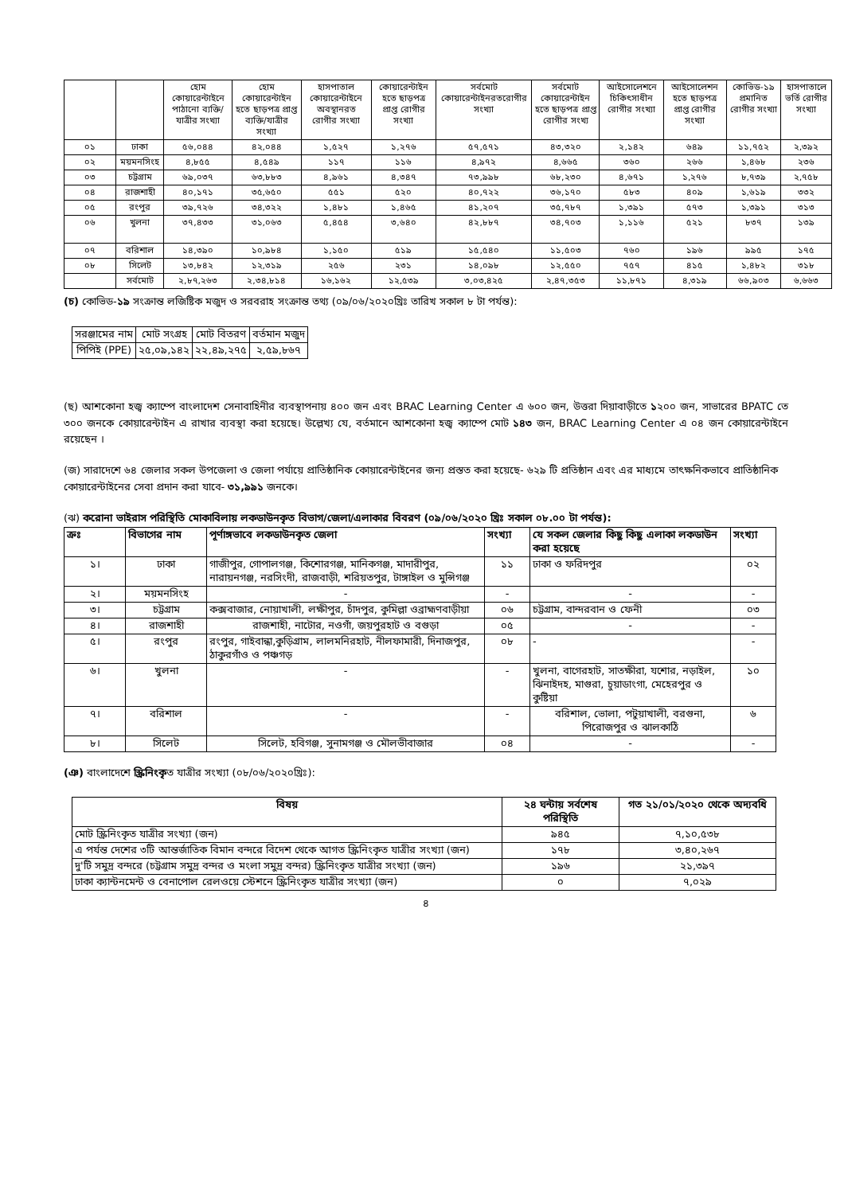| | | হোম কোয়ারেন্টাইনে পাঠানো ব্যক্তি/যাত্রীর সংখ্যা | হোম কোয়ারেন্টাইন হতে ছাড়পত্র প্রাপ্ত ব্যক্তি/যাত্রীর সংখ্যা | হাসপাতাল কোয়ারেন্টাইনে অবস্থানরত রোগীর সংখ্যা | কোয়ারেন্টাইন হতে ছাড়পত্র প্রাপ্ত রোগীর সংখ্যা | সর্বমোট কোয়ারেন্টাইনরতরোগীর সংখ্যা | সর্বমোট কোয়ারেন্টাইন হতে ছাড়পত্র প্রাপ্ত রোগীর সংখ্য | আইসোলেশনে চিকিৎসাধীন রোগীর সংখ্যা | আইসোলেশন হতে ছাড়পত্র প্রাপ্ত রোগীর সংখ্যা | কোভিড-১৯ প্রমানিত রোগীর সংখ্যা | হাসপাতালে ভর্তি রোগীর সংখ্যা |
| ০১ | ঢাকা | ৫৬,০৪৪ | ৪২,০৪৪ | ১,৫২৭ | ১,২৭৬ | ৫৭,৫৭১ | ৪৩,৩২০ | ২,১৪২ | ৬৪৯ | ১১,৭৫২ | ২,৩৯২ |
| ০২ | ময়মনসিংহ | ৪,৮৫৫ | ৪,৫৪৯ | ১১৭ | ১১৬ | ৪,৯৭২ | ৪,৬৬৫ | ৩৬০ | ২৬৬ | ১,৪৬৮ | ২৩৬ |
| ০৩ | চট্টগ্রাম | ৬৯,০৩৭ | ৬৩,৮৮৩ | ৪,৯৬১ | ৪,৩৪৭ | ৭৩,৯৯৮ | ৬৮,২৩০ | ৪,৬৭১ | ১,২৭৬ | ৮,৭৩৯ | ২,৭৫৮ |
| ০৪ | রাজশাহী | ৪০,১৭১ | ৩৫,৬৫০ | ৫৫১ | ৫২০ | ৪০,৭২২ | ৩৬,১৭০ | ৫৮৩ | ৪০৯ | ১,৬১৯ | ৩৩২ |
| ০৫ | রংপুর | ৩৯,৭২৬ | ৩৪,৩২২ | ১,৪৮১ | ১,৪৬৫ | ৪১,২০৭ | ৩৫,৭৮৭ | ১,৩৯১ | ৫৭৩ | ১,৩৯১ | ৩১৩ |
| ০৬ | খুলনা | ৩৭,৪৩৩ | ৩১,০৬৩ | ৫,৪৫৪ | ৩,৬৪০ | ৪২,৮৮৭ | ৩৪,৭০৩ | ১,১১৬ | ৫২১ | ৮৩৭ | ১৩৯ |
| ০৭ | বরিশাল | ১৪,৩৯০ | ১০,৯৮৪ | ১,১৫০ | ৫১৯ | ১৫,৫৪০ | ১১,৫০৩ | ৭৬০ | ১৯৬ | ৯৯৫ | ১৭৫ |
| ০৮ | সিলেট | ১৩,৮৪২ | ১২,৩১৯ | ২৫৬ | ২৩১ | ১৪,০৯৮ | ১২,৫৫০ | ৭৫৭ | ৪১৫ | ১,৪৮২ | ৩১৮ |
| | সর্বমোট | ২,৮৭,২৬৩ | ২,৩৪,৮১৪ | ১৬,১৬২ | ১২,৫৩৯ | ৩,০৩,৪২৫ | ২,৪৭,৩৫৩ | ১১,৮৭১ | ৪,৩১৯ | ৬৬,৯০৩ | ৬,৬৬৩ |
(চ) কোভিড-১৯ সংক্রান্ত লজিষ্টিক মজুদ ও সরবরাহ সংক্রান্ত তথ্য (০৯/০৬/২০২০খ্রিঃ তারিখ সকাল ৮ টা পর্যন্ত):
| সরঞ্জামের নাম | মোট সংগ্রহ | মোট বিতরণ | বর্তমান মজুদ |
| পিপিই (PPE) | ২৫,০৯,১৪২ | ২২,৪৯,২৭৫ | ২,৫৯,৮৬৭ |
(ছ) আশকোনা হজ্ব ক্যাম্পে বাংলাদেশ সেনাবাহিনীর ব্যবস্থাপনায় ৪০০ জন এবং BRAC Learning Center এ ৬০০ জন, উত্তরা দিয়াবাড়ীতে ১২০০ জন, সাভারের BPATC তে ৩০০ জনকে কোয়ারেন্টাইন এ রাখার ব্যবস্থা করা হয়েছে। উল্লেখ্য যে, বর্তমানে আশকোনা হজ্ব ক্যাম্পে মোট ১৪৩ জন, BRAC Learning Center এ ০৪ জন কোয়ারেন্টাইনে রয়েছেন ।
(জ) সারাদেশে ৬৪ জেলার সকল উপজেলা ও জেলা পর্যায়ে প্রাতিষ্ঠানিক কোয়ারেন্টাইনের জন্য প্রস্তত করা হয়েছে- ৬২৯ টি প্রতিষ্ঠান এবং এর মাধ্যমে তাৎক্ষনিকভাবে প্রাতিষ্ঠানিক কোয়ারেন্টাইনের সেবা প্রদান করা যাবে- ৩১,৯৯১ জনকে।
(ঝ) করোনা ভাইরাস পরিস্থিতি মোকাবিলায় লকডাউনকৃত বিভাগ/জেলা/এলাকার বিবরণ (০৯/০৬/২০২০ খ্রিঃ সকাল ০৮.০০ টা পর্যন্ত):
| ক্রঃ | বিভাগের নাম | পূর্ণাঙ্গভাবে লকডাউনকৃত জেলা | সংখ্যা | যে সকল জেলার কিছু কিছু এলাকা লকডাউন করা হয়েছে | সংখ্যা |
| --- | --- | --- | --- | --- | --- |
| ১। | ঢাকা | গাজীপুর, গোপালগঞ্জ, কিশোরগঞ্জ, মানিকগঞ্জ, মাদারীপুর, নারায়নগঞ্জ, নরসিংদী, রাজবাড়ী, শরিয়তপুর, টাঙ্গাইল ও মুন্সিগঞ্জ | ১১ | ঢাকা ও ফরিদপুর | ০২ |
| ২। | ময়মনসিংহ | - | - | - | - |
| ৩। | চট্টগ্রাম | কক্সবাজার, নোয়াখালী, লক্ষীপুর, চাঁদপুর, কুমিল্লা ওব্রাহ্মণবাড়ীয়া | ০৬ | চট্টগ্রাম, বান্দরবান ও ফেনী | ০৩ |
| ৪। | রাজশাহী | রাজশাহী, নাটোর, নওগাঁ, জয়পুরহাট ও বগুড়া | ০৫ | - | - |
| ৫। | রংপুর | রংপুর, গাইবান্ধা,কুড়িগ্রাম, লালমনিরহাট, নীলফামারী, দিনাজপুর, ঠাকুরগাঁও ও পঞ্চগড় | ০৮ | - | - |
| ৬। | খুলনা | - | - | খুলনা, বাগেরহাট, সাতক্ষীরা, যশোর, নড়াইল, ঝিনাইদহ, মাগুরা, চুয়াডাংগা, মেহেরপুর ও কুষ্টিয়া | ১০ |
| ৭। | বরিশাল | - | - | বরিশাল, ভোলা, পটুয়াখালী, বরগুনা, পিরোজপুর ও ঝালকাঠি | ৬ |
| ৮। | সিলেট | সিলেট, হবিগঞ্জ, সুনামগঞ্জ ও মৌলভীবাজার | ০৪ | - | - |
(ঞ) বাংলাদেশে স্ক্রিনিংকৃত যাত্রীর সংখ্যা (০৮/০৬/২০২০খ্রিঃ):
| বিষয় | ২৪ ঘন্টায় সর্বশেষ পরিস্থিতি | গত ২১/০১/২০২০ থেকে অদ্যবধি |
| --- | --- | --- |
| মোট স্ক্রিনিংকৃত যাত্রীর সংখ্যা (জন) | ৯৪৫ | ৭,১০,৫৩৮ |
| এ পর্যন্ত দেশের ৩টি আন্তর্জাতিক বিমান বন্দরে বিদেশ থেকে আগত স্ক্রিনিংকৃত যাত্রীর সংখ্যা (জন) | ১৭৮ | ৩,৪০,২৬৭ |
| দু'টি সমুদ্র বন্দরে (চট্টগ্রাম সমুদ্র বন্দর ও মংলা সমুদ্র বন্দর) স্ক্রিনিংকৃত যাত্রীর সংখ্যা (জন) | ১৯৬ | ২১,৩৯৭ |
| ঢাকা ক্যান্টনমেন্ট ও বেনাপোল রেলওয়ে স্টেশনে স্ক্রিনিংকৃত যাত্রীর সংখ্যা (জন) | ০ | ৭,০২৯ |
৪